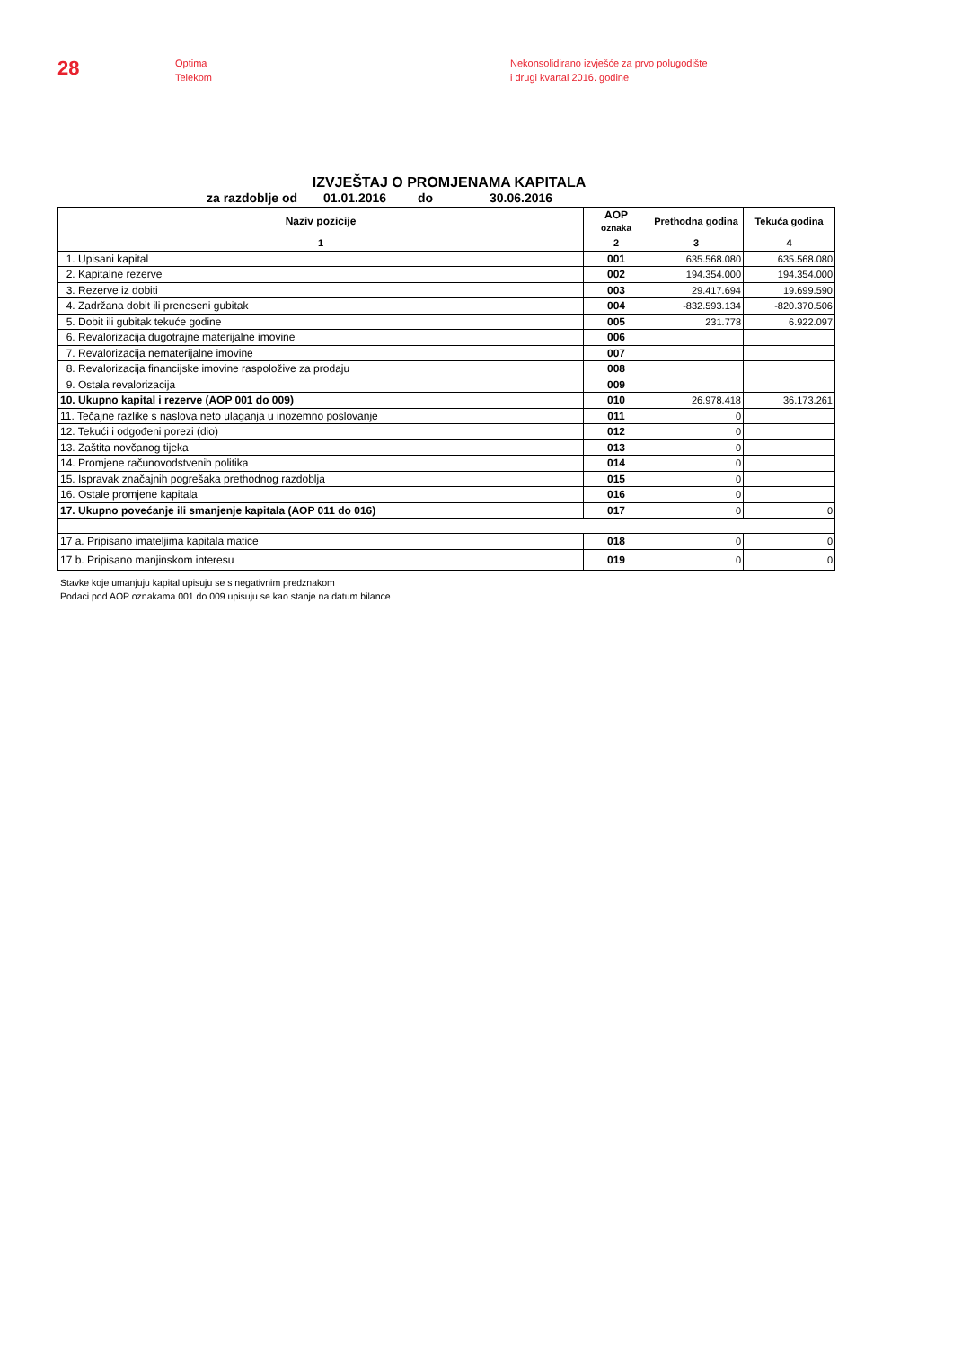28
Optima
Telekom
Nekonsolidirano izvješće za prvo polugodište
i drugi kvartal 2016. godine
IZVJEŠTAJ O PROMJENAMA KAPITALA
za razdoblje od 01.01.2016 do 30.06.2016
| Naziv pozicije | AOP oznaka | Prethodna godina | Tekuća godina |
| --- | --- | --- | --- |
| 1 | 2 | 3 | 4 |
| 1. Upisani kapital | 001 | 635.568.080 | 635.568.080 |
| 2. Kapitalne rezerve | 002 | 194.354.000 | 194.354.000 |
| 3. Rezerve iz dobiti | 003 | 29.417.694 | 19.699.590 |
| 4. Zadržana dobit ili preneseni gubitak | 004 | -832.593.134 | -820.370.506 |
| 5. Dobit ili gubitak tekuće godine | 005 | 231.778 | 6.922.097 |
| 6. Revalorizacija dugotrajne materijalne imovine | 006 | | |
| 7. Revalorizacija nematerijalne imovine | 007 | | |
| 8. Revalorizacija financijske imovine raspoložive za prodaju | 008 | | |
| 9. Ostala revalorizacija | 009 | | |
| 10. Ukupno kapital i rezerve (AOP 001 do 009) | 010 | 26.978.418 | 36.173.261 |
| 11. Tečajne razlike s naslova neto ulaganja u inozemno poslovanje | 011 | 0 | |
| 12. Tekući i odgođeni porezi (dio) | 012 | 0 | |
| 13. Zaštita novčanog tijeka | 013 | 0 | |
| 14. Promjene računovodstvenih politika | 014 | 0 | |
| 15. Ispravak značajnih pogrešaka prethodnog razdoblja | 015 | 0 | |
| 16. Ostale promjene kapitala | 016 | 0 | |
| 17. Ukupno povećanje ili smanjenje kapitala (AOP 011 do 016) | 017 | 0 | 0 |
| 17 a. Pripisano imateljima kapitala matice | 018 | 0 | 0 |
| 17 b. Pripisano manjinskom interesu | 019 | 0 | 0 |
Stavke koje umanjuju kapital upisuju se s negativnim predznakom
Podaci pod AOP oznakama 001 do 009 upisuju se kao stanje na datum bilance